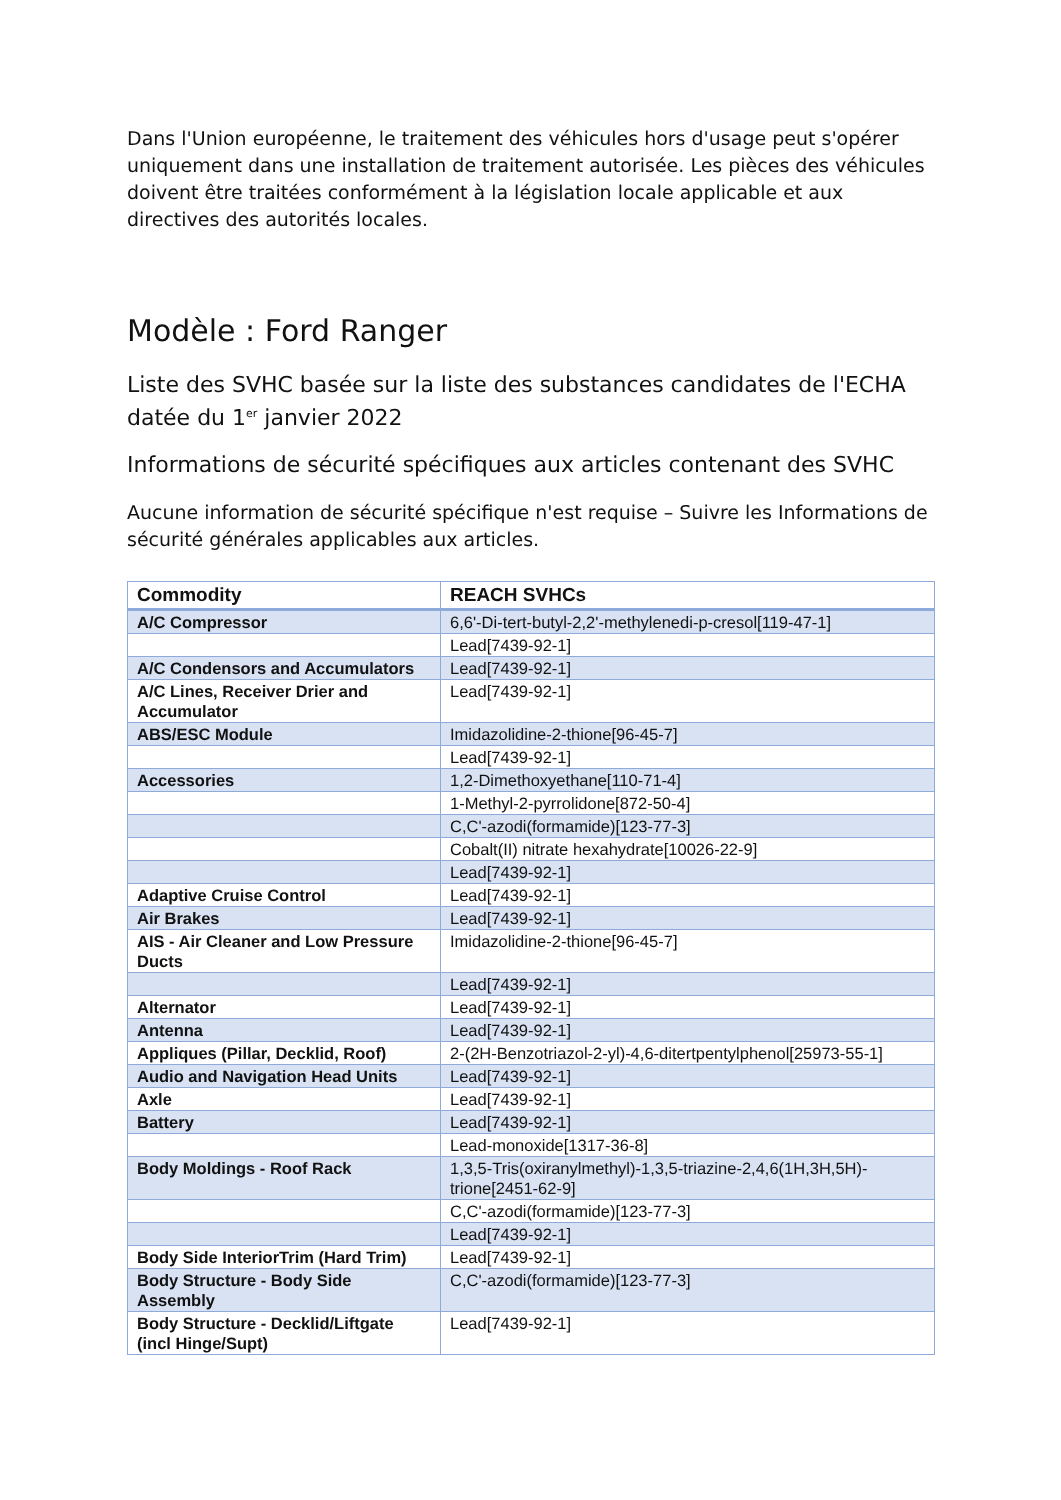Dans l'Union européenne, le traitement des véhicules hors d'usage peut s'opérer uniquement dans une installation de traitement autorisée. Les pièces des véhicules doivent être traitées conformément à la législation locale applicable et aux directives des autorités locales.
Modèle : Ford Ranger
Liste des SVHC basée sur la liste des substances candidates de l'ECHA datée du 1<sup>er</sup> janvier 2022
Informations de sécurité spécifiques aux articles contenant des SVHC
Aucune information de sécurité spécifique n'est requise – Suivre les Informations de sécurité générales applicables aux articles.
| Commodity | REACH SVHCs |
| --- | --- |
| A/C Compressor | 6,6'-Di-tert-butyl-2,2'-methylenedi-p-cresol[119-47-1] |
| | Lead[7439-92-1] |
| A/C Condensors and Accumulators | Lead[7439-92-1] |
| A/C Lines, Receiver Drier and Accumulator | Lead[7439-92-1] |
| ABS/ESC Module | Imidazolidine-2-thione[96-45-7] |
| | Lead[7439-92-1] |
| Accessories | 1,2-Dimethoxyethane[110-71-4] |
| | 1-Methyl-2-pyrrolidone[872-50-4] |
| | C,C'-azodi(formamide)[123-77-3] |
| | Cobalt(II) nitrate hexahydrate[10026-22-9] |
| | Lead[7439-92-1] |
| Adaptive Cruise Control | Lead[7439-92-1] |
| Air Brakes | Lead[7439-92-1] |
| AIS - Air Cleaner and Low Pressure Ducts | Imidazolidine-2-thione[96-45-7] |
| | Lead[7439-92-1] |
| Alternator | Lead[7439-92-1] |
| Antenna | Lead[7439-92-1] |
| Appliques (Pillar, Decklid, Roof) | 2-(2H-Benzotriazol-2-yl)-4,6-ditertpentylphenol[25973-55-1] |
| Audio and Navigation Head Units | Lead[7439-92-1] |
| Axle | Lead[7439-92-1] |
| Battery | Lead[7439-92-1] |
| | Lead-monoxide[1317-36-8] |
| Body Moldings - Roof Rack | 1,3,5-Tris(oxiranylmethyl)-1,3,5-triazine-2,4,6(1H,3H,5H)-trione[2451-62-9] |
| | C,C'-azodi(formamide)[123-77-3] |
| | Lead[7439-92-1] |
| Body Side InteriorTrim (Hard Trim) | Lead[7439-92-1] |
| Body Structure - Body Side Assembly | C,C'-azodi(formamide)[123-77-3] |
| Body Structure - Decklid/Liftgate (incl Hinge/Supt) | Lead[7439-92-1] |